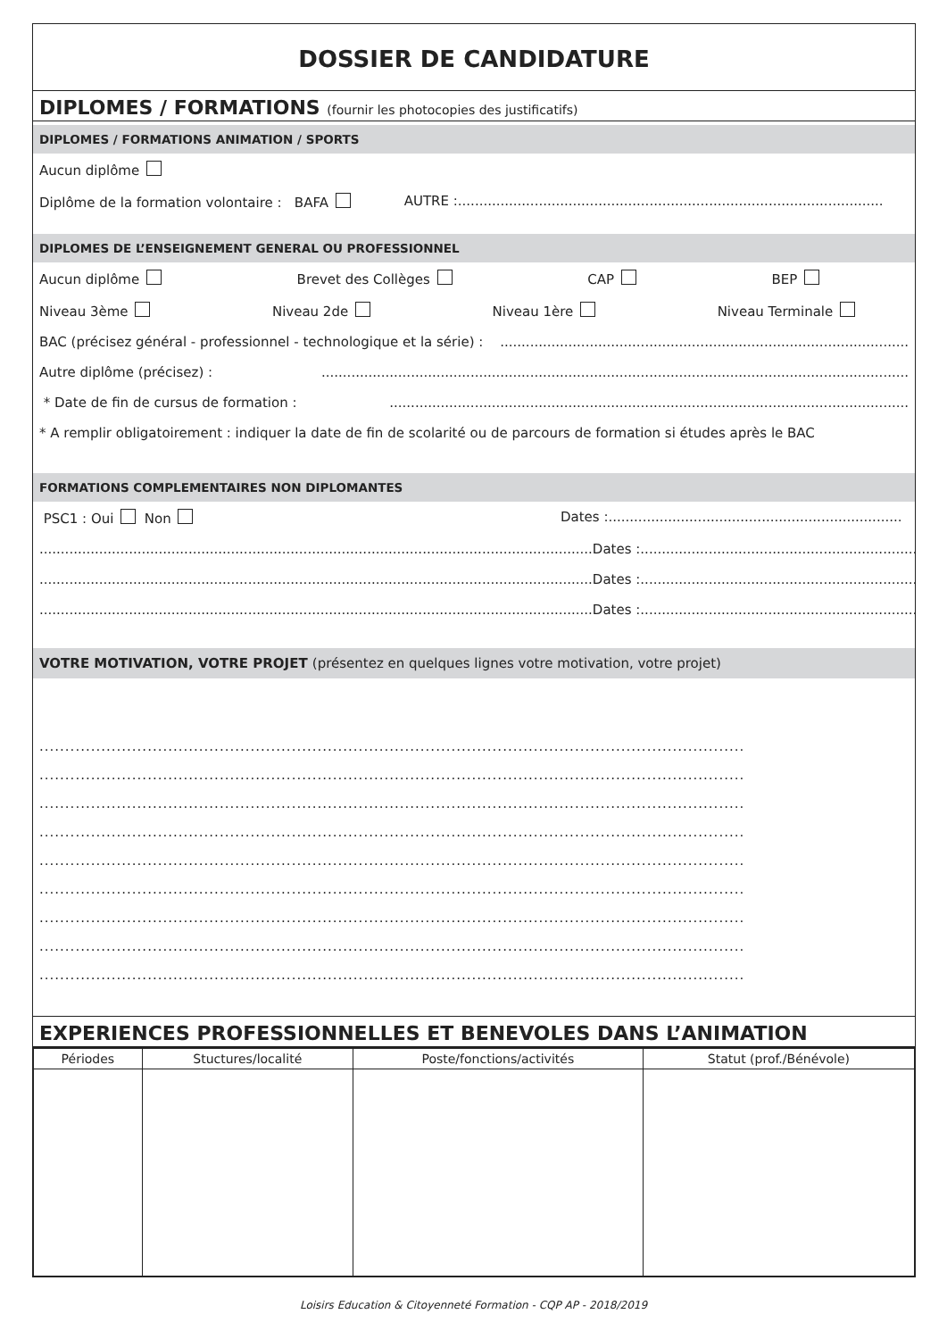DOSSIER DE CANDIDATURE
DIPLOMES / FORMATIONS (fournir les photocopies des justificatifs)
DIPLOMES / FORMATIONS ANIMATION / SPORTS
Aucun diplôme
Diplôme de la formation volontaire : BAFA AUTRE :....................................................................................................
DIPLOMES DE L’ENSEIGNEMENT GENERAL OU PROFESSIONNEL
Aucun diplôme Brevet des Collèges CAP BEP
Niveau 3ème Niveau 2de Niveau 1ère Niveau Terminale
BAC (précisez général - professionnel - technologique et la série) : ................................................................................................
Autre diplôme (précisez) : ..........................................................................................................................................
* Date de fin de cursus de formation : ..........................................................................................................................
* A remplir obligatoirement : indiquer la date de fin de scolarité ou de parcours de formation si études après le BAC
FORMATIONS COMPLEMENTAIRES NON DIPLOMANTES
PSC1 : Oui Non Dates :.....................................................................
.................................................................................................................................. Dates :.....................................................................
.................................................................................................................................. Dates :.....................................................................
.................................................................................................................................. Dates :.....................................................................
VOTRE MOTIVATION, VOTRE PROJET (présentez en quelques lignes votre motivation, votre projet)
.........................................................................................................................................
.........................................................................................................................................
.........................................................................................................................................
.........................................................................................................................................
.........................................................................................................................................
.........................................................................................................................................
.........................................................................................................................................
.........................................................................................................................................
.........................................................................................................................................
EXPERIENCES PROFESSIONNELLES ET BENEVOLES DANS L’ANIMATION
| Périodes | Stuctures/localité | Poste/fonctions/activités | Statut (prof./Bénévole) |
| --- | --- | --- | --- |
Loisirs Education & Citoyenneté Formation - CQP AP - 2018/2019